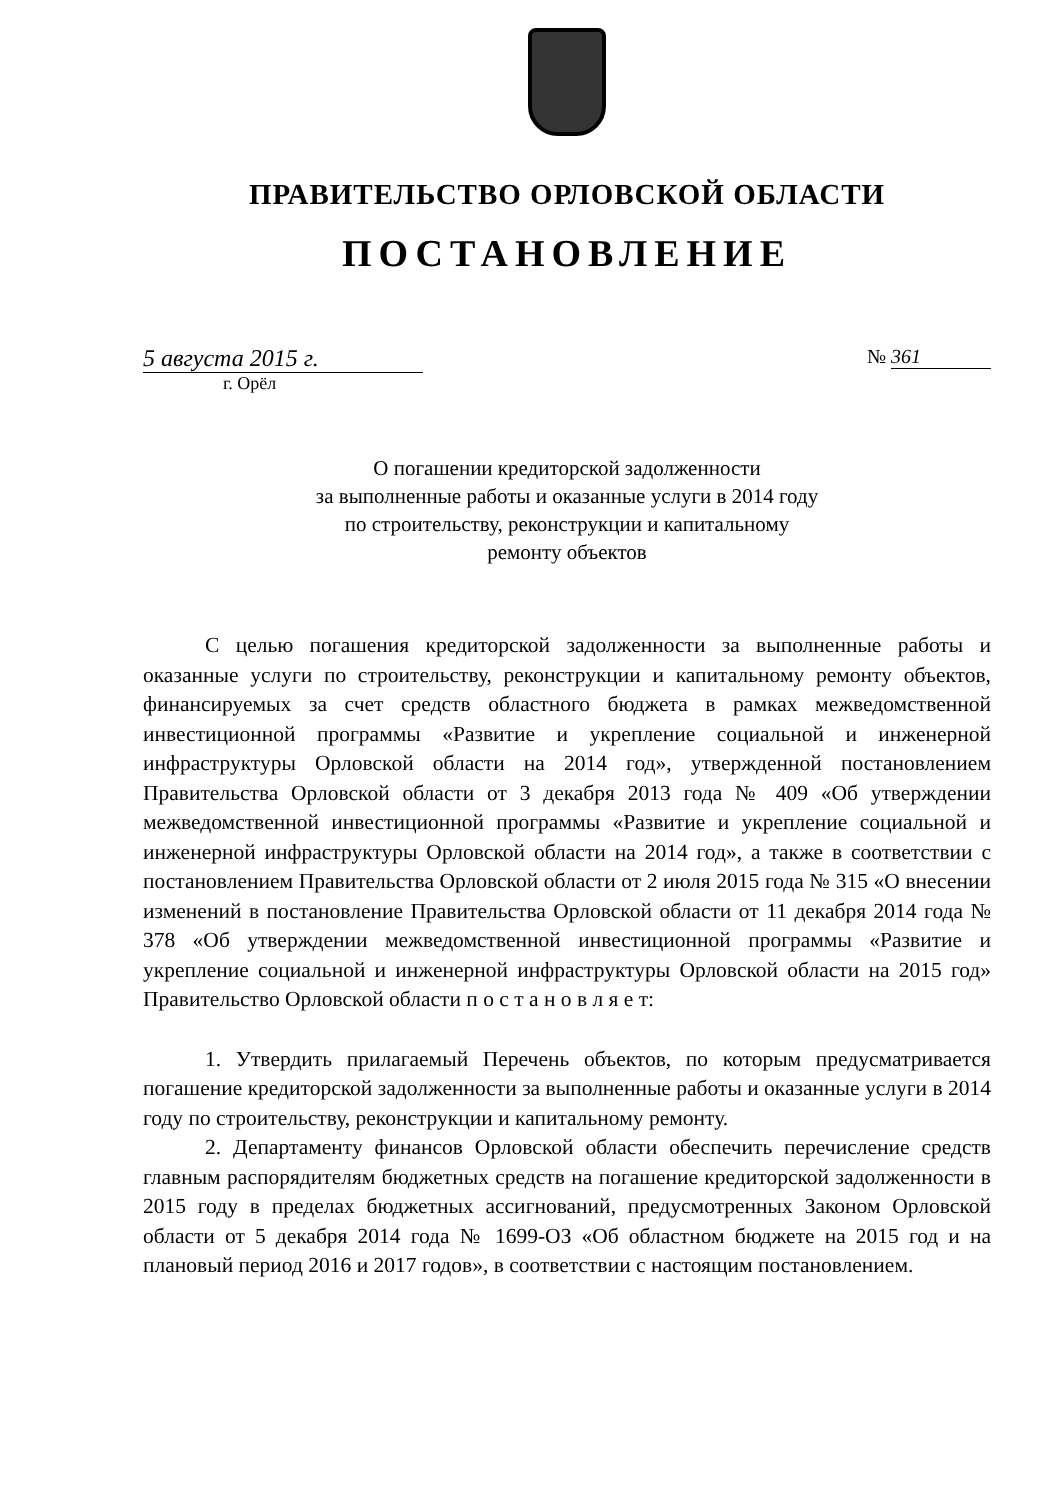ПРАВИТЕЛЬСТВО ОРЛОВСКОЙ ОБЛАСТИ
ПОСТАНОВЛЕНИЕ
5 августа 2015 г.
№ 361
г. Орёл
О погашении кредиторской задолженности
за выполненные работы и оказанные услуги в 2014 году
по строительству, реконструкции и капитальному
ремонту объектов
С целью погашения кредиторской задолженности за выполненные работы и оказанные услуги по строительству, реконструкции и капитальному ремонту объектов, финансируемых за счет средств областного бюджета в рамках межведомственной инвестиционной программы «Развитие и укрепление социальной и инженерной инфраструктуры Орловской области на 2014 год», утвержденной постановлением Правительства Орловской области от 3 декабря 2013 года № 409 «Об утверждении межведомственной инвестиционной программы «Развитие и укрепление социальной и инженерной инфраструктуры Орловской области на 2014 год», а также в соответствии с постановлением Правительства Орловской области от 2 июля 2015 года № 315 «О внесении изменений в постановление Правительства Орловской области от 11 декабря 2014 года № 378 «Об утверждении межведомственной инвестиционной программы «Развитие и укрепление социальной и инженерной инфраструктуры Орловской области на 2015 год» Правительство Орловской области п о с т а н о в л я е т:
1. Утвердить прилагаемый Перечень объектов, по которым предусматривается погашение кредиторской задолженности за выполненные работы и оказанные услуги в 2014 году по строительству, реконструкции и капитальному ремонту.
2. Департаменту финансов Орловской области обеспечить перечисление средств главным распорядителям бюджетных средств на погашение кредиторской задолженности в 2015 году в пределах бюджетных ассигнований, предусмотренных Законом Орловской области от 5 декабря 2014 года № 1699-ОЗ «Об областном бюджете на 2015 год и на плановый период 2016 и 2017 годов», в соответствии с настоящим постановлением.